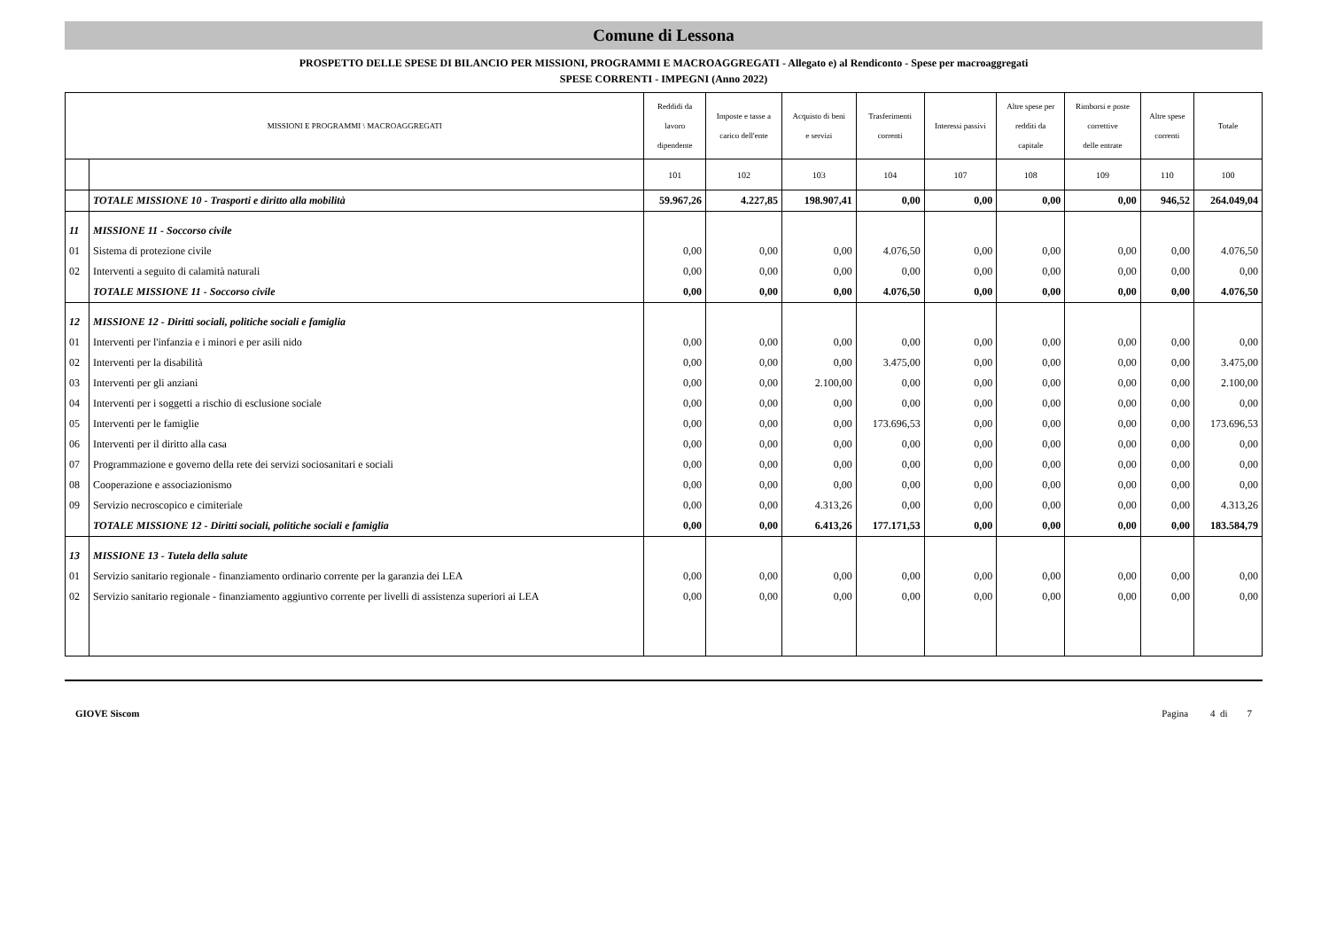Comune di Lessona
PROSPETTO DELLE SPESE DI BILANCIO PER MISSIONI, PROGRAMMI E MACROAGGREGATI - Allegato e) al Rendiconto - Spese per macroaggregati
SPESE CORRENTI - IMPEGNI (Anno 2022)
| MISSIONI E PROGRAMMI \ MACROAGGREGATI | | Reddidi da lavoro dipendente | Imposte e tasse a carico dell'ente | Acquisto di beni e servizi | Trasferimenti correnti | Interessi passivi | Altre spese per redditi da capitale | Rimborsi e poste correttive delle entrate | Altre spese correnti | Totale |
| --- | --- | --- | --- | --- | --- | --- | --- | --- | --- | --- |
| | | 101 | 102 | 103 | 104 | 107 | 108 | 109 | 110 | 100 |
| | TOTALE MISSIONE 10 - Trasporti e diritto alla mobilità | 59.967,26 | 4.227,85 | 198.907,41 | 0,00 | 0,00 | 0,00 | 0,00 | 946,52 | 264.049,04 |
| 11 | MISSIONE 11 - Soccorso civile | | | | | | | | | |
| 01 | Sistema di protezione civile | 0,00 | 0,00 | 0,00 | 4.076,50 | 0,00 | 0,00 | 0,00 | 0,00 | 4.076,50 |
| 02 | Interventi a seguito di calamità naturali | 0,00 | 0,00 | 0,00 | 0,00 | 0,00 | 0,00 | 0,00 | 0,00 | 0,00 |
| | TOTALE MISSIONE 11 - Soccorso civile | 0,00 | 0,00 | 0,00 | 4.076,50 | 0,00 | 0,00 | 0,00 | 0,00 | 4.076,50 |
| 12 | MISSIONE 12 - Diritti sociali, politiche sociali e famiglia | | | | | | | | | |
| 01 | Interventi per l'infanzia e i minori e per asili nido | 0,00 | 0,00 | 0,00 | 0,00 | 0,00 | 0,00 | 0,00 | 0,00 | 0,00 |
| 02 | Interventi per la disabilità | 0,00 | 0,00 | 0,00 | 3.475,00 | 0,00 | 0,00 | 0,00 | 0,00 | 3.475,00 |
| 03 | Interventi per gli anziani | 0,00 | 0,00 | 2.100,00 | 0,00 | 0,00 | 0,00 | 0,00 | 0,00 | 2.100,00 |
| 04 | Interventi per i soggetti a rischio di esclusione sociale | 0,00 | 0,00 | 0,00 | 0,00 | 0,00 | 0,00 | 0,00 | 0,00 | 0,00 |
| 05 | Interventi per le famiglie | 0,00 | 0,00 | 0,00 | 173.696,53 | 0,00 | 0,00 | 0,00 | 0,00 | 173.696,53 |
| 06 | Interventi per il diritto alla casa | 0,00 | 0,00 | 0,00 | 0,00 | 0,00 | 0,00 | 0,00 | 0,00 | 0,00 |
| 07 | Programmazione e governo della rete dei servizi sociosanitari e sociali | 0,00 | 0,00 | 0,00 | 0,00 | 0,00 | 0,00 | 0,00 | 0,00 | 0,00 |
| 08 | Cooperazione e associazionismo | 0,00 | 0,00 | 0,00 | 0,00 | 0,00 | 0,00 | 0,00 | 0,00 | 0,00 |
| 09 | Servizio necroscopico e cimiteriale | 0,00 | 0,00 | 4.313,26 | 0,00 | 0,00 | 0,00 | 0,00 | 0,00 | 4.313,26 |
| | TOTALE MISSIONE 12 - Diritti sociali, politiche sociali e famiglia | 0,00 | 0,00 | 6.413,26 | 177.171,53 | 0,00 | 0,00 | 0,00 | 0,00 | 183.584,79 |
| 13 | MISSIONE 13 - Tutela della salute | | | | | | | | | |
| 01 | Servizio sanitario regionale - finanziamento ordinario corrente per la garanzia dei LEA | 0,00 | 0,00 | 0,00 | 0,00 | 0,00 | 0,00 | 0,00 | 0,00 | 0,00 |
| 02 | Servizio sanitario regionale - finanziamento aggiuntivo corrente per livelli di assistenza superiori ai LEA | 0,00 | 0,00 | 0,00 | 0,00 | 0,00 | 0,00 | 0,00 | 0,00 | 0,00 |
GIOVE Siscom Pagina 4 di 7